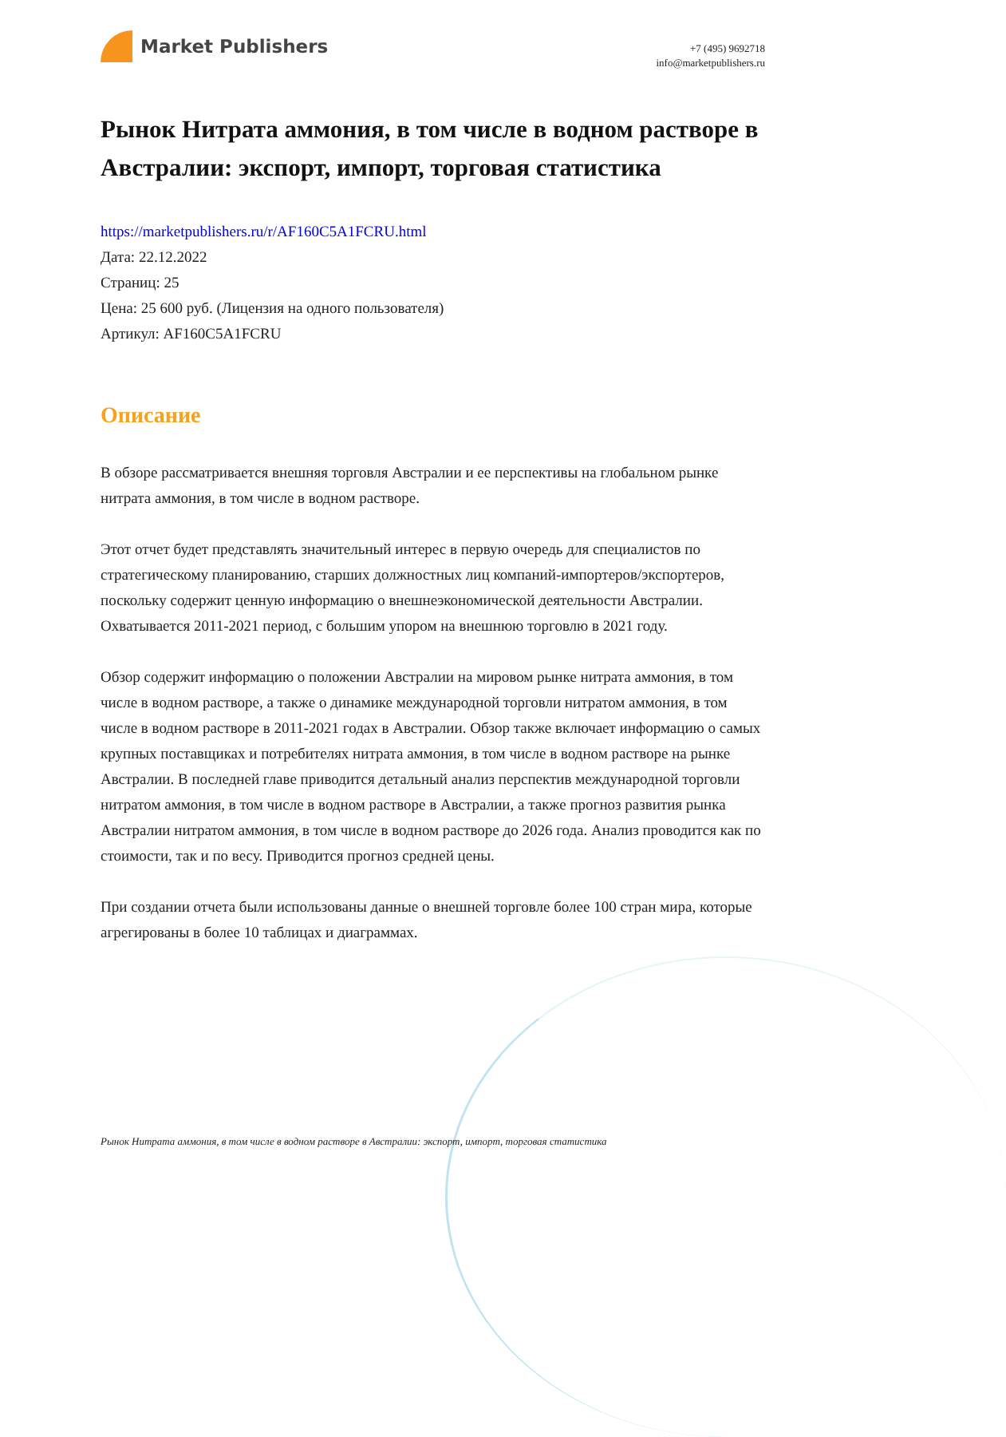Market Publishers
+7 (495) 9692718
info@marketpublishers.ru
Рынок Нитрата аммония, в том числе в водном растворе в Австралии: экспорт, импорт, торговая статистика
https://marketpublishers.ru/r/AF160C5A1FCRU.html
Дата: 22.12.2022
Страниц: 25
Цена: 25 600 руб. (Лицензия на одного пользователя)
Артикул: AF160C5A1FCRU
Описание
В обзоре рассматривается внешняя торговля Австралии и ее перспективы на глобальном рынке нитрата аммония, в том числе в водном растворе.
Этот отчет будет представлять значительный интерес в первую очередь для специалистов по стратегическому планированию, старших должностных лиц компаний-импортеров/экспортеров, поскольку содержит ценную информацию о внешнеэкономической деятельности Австралии. Охватывается 2011-2021 период, с большим упором на внешнюю торговлю в 2021 году.
Обзор содержит информацию о положении Австралии на мировом рынке нитрата аммония, в том числе в водном растворе, а также о динамике международной торговли нитратом аммония, в том числе в водном растворе в 2011-2021 годах в Австралии. Обзор также включает информацию о самых крупных поставщиках и потребителях нитрата аммония, в том числе в водном растворе на рынке Австралии. В последней главе приводится детальный анализ перспектив международной торговли нитратом аммония, в том числе в водном растворе в Австралии, а также прогноз развития рынка Австралии нитратом аммония, в том числе в водном растворе до 2026 года. Анализ проводится как по стоимости, так и по весу. Приводится прогноз средней цены.
При создании отчета были использованы данные о внешней торговле более 100 стран мира, которые агрегированы в более 10 таблицах и диаграммах.
Рынок Нитрата аммония, в том числе в водном растворе в Австралии: экспорт, импорт, торговая статистика